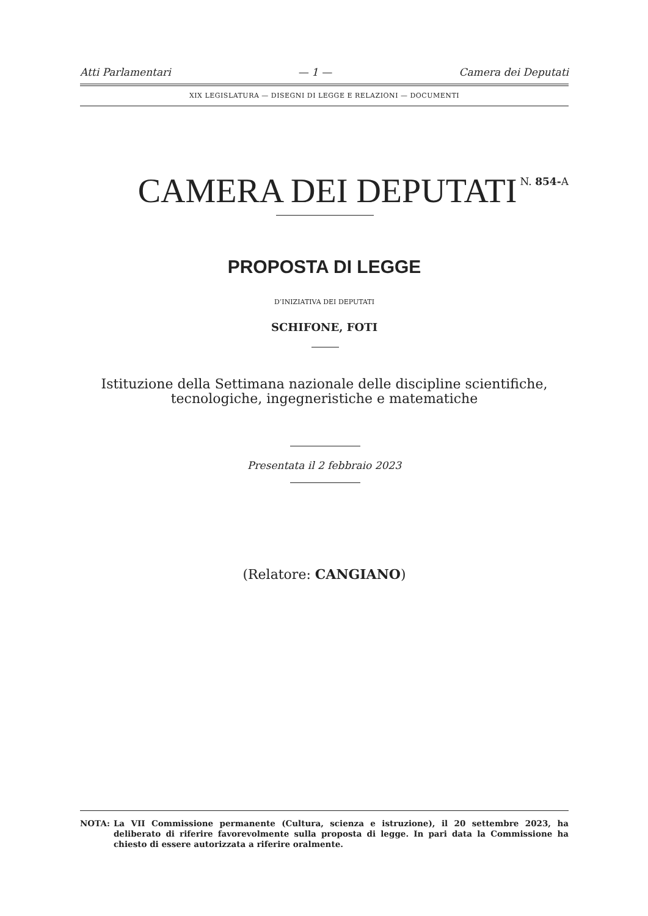Atti Parlamentari — 1 — Camera dei Deputati
XIX LEGISLATURA — DISEGNI DI LEGGE E RELAZIONI — DOCUMENTI
CAMERA DEI DEPUTATI N. 854-A
PROPOSTA DI LEGGE
D’INIZIATIVA DEI DEPUTATI
SCHIFONE, FOTI
Istituzione della Settimana nazionale delle discipline scientifiche,
tecnologiche, ingegneristiche e matematiche
Presentata il 2 febbraio 2023
(Relatore: CANGIANO)
NOTA: La VII Commissione permanente (Cultura, scienza e istruzione), il 20 settembre 2023, ha deliberato di riferire favorevolmente sulla proposta di legge. In pari data la Commissione ha chiesto di essere autorizzata a riferire oralmente.